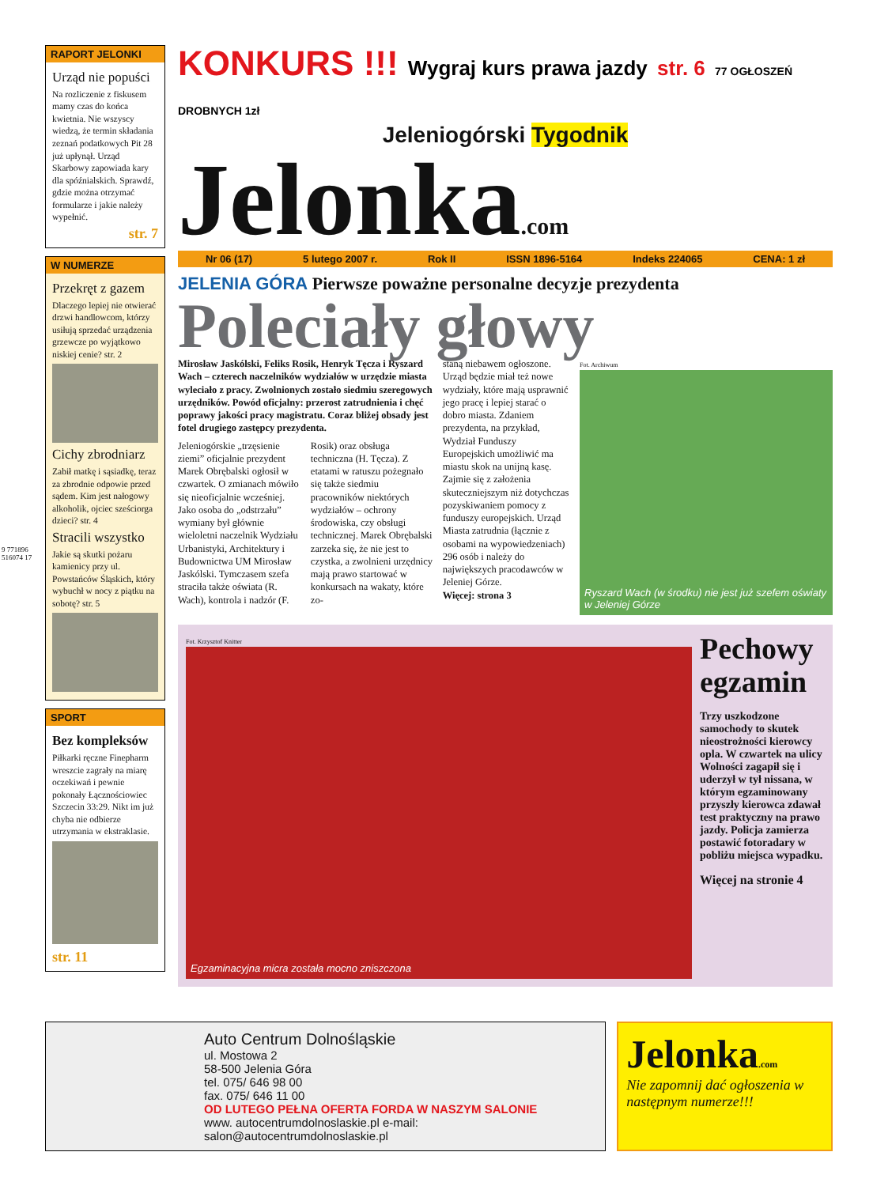RAPORT JELONKI
Urząd nie popuści
Na rozliczenie z fiskusem mamy czas do końca kwietnia. Nie wszyscy wiedzą, że termin składania zeznań podatkowych Pit 28 już upłynął. Urząd Skarbowy zapowiada kary dla spóźnialskich. Sprawdź, gdzie można otrzymać formularze i jakie należy wypełnić.
str. 7
W NUMERZE
Przekręt z gazem
Dlaczego lepiej nie otwierać drzwi handlowcom, którzy usiłują sprzedać urządzenia grzewcze po wyjątkowo niskiej cenie? str. 2
Cichy zbrodniarz
Zabił matkę i sąsiadkę, teraz za zbrodnie odpowie przed sądem. Kim jest nałogowy alkoholik, ojciec sześciorga dzieci? str. 4
Stracili wszystko
Jakie są skutki pożaru kamienicy przy ul. Powstańców Śląskich, który wybuchł w nocy z piątku na sobotę? str. 5
SPORT
Bez kompleksów
Piłkarki ręczne Finepharm wreszcie zagrały na miarę oczekiwań i pewnie pokonały Łącznościowiec Szczecin 33:29. Nikt im już chyba nie odbierze utrzymania w ekstraklasie.
str. 11
KONKURS !!! Wygraj kurs prawa jazdy str. 6 77 OGŁOSZEŃ DROBNYCH 1zł
Jeleniogórski Tygodnik
Jelonka.com
Nr 06 (17) 5 lutego 2007 r. Rok II ISSN 1896-5164 Indeks 224065 CENA: 1 zł
JELENIA GÓRA Pierwsze poważne personalne decyzje prezydenta
Poleciały głowy
Mirosław Jaskólski, Feliks Rosik, Henryk Tęcza i Ryszard Wach – czterech naczelników wydziałów w urzędzie miasta wyleciało z pracy. Zwolnionych zostało siedmiu szeregowych urzędników. Powód oficjalny: przerost zatrudnienia i chęć poprawy jakości pracy magistratu. Coraz bliżej obsady jest fotel drugiego zastępcy prezydenta.
Jeleniogórskie „trzęsienie ziemi” oficjalnie prezydent Marek Obrębalski ogłosił w czwartek. O zmianach mówiło się nieoficjalnie wcześniej. Jako osoba do „odstrzału” wymiany był głównie wieloletni naczelnik Wydziału Urbanistyki, Architektury i Budownictwa UM Mirosław Jaskólski. Tymczasem szefa straciła także oświata (R. Wach), kontrola i nadzór (F. Rosik) oraz obsługa techniczna (H. Tęcza). Z etatami w ratuszu pożegnało się także siedmiu pracowników niektórych wydziałów – ochrony środowiska, czy obsługi technicznej. Marek Obrębalski zarzeka się, że nie jest to czystka, a zwolnieni urzędnicy mają prawo startować w konkursach na wakaty, które zo-
staną niebawem ogłoszone. Urząd będzie miał też nowe wydziały, które mają usprawnić jego pracę i lepiej starać o dobro miasta. Zdaniem prezydenta, na przykład, Wydział Funduszy Europejskich umożliwić ma miastu skok na unijną kasę. Zajmie się z założenia skuteczniejszym niż dotychczas pozyskiwaniem pomocy z funduszy europejskich. Urząd Miasta zatrudnia (łącznie z osobami na wypowiedzeniach) 296 osób i należy do największych pracodawców w Jeleniej Górze.
Więcej: strona 3
Fot. Archiwum
Ryszard Wach (w środku) nie jest już szefem oświaty w Jeleniej Górze
Fot. Krzysztof Knitter
Egzaminacyjna micra została mocno zniszczona
Pechowy egzamin
Trzy uszkodzone samochody to skutek nieostrożności kierowcy opla. W czwartek na ulicy Wolności zagapił się i uderzył w tył nissana, w którym egzaminowany przyszły kierowca zdawał test praktyczny na prawo jazdy. Policja zamierza postawić fotoradary w pobliżu miejsca wypadku.
Więcej na stronie 4
Auto Centrum Dolnośląskie
ul. Mostowa 2
58-500 Jelenia Góra
tel. 075/ 646 98 00
fax. 075/ 646 11 00
OD LUTEGO PEŁNA OFERTA FORDA W NASZYM SALONIE
www. autocentrumdolnoslaskie.pl e-mail: salon@autocentrumdolnoslaskie.pl
Jelonka.com
Nie zapomnij dać ogłoszenia w następnym numerze!!!
9 771896 516074 17